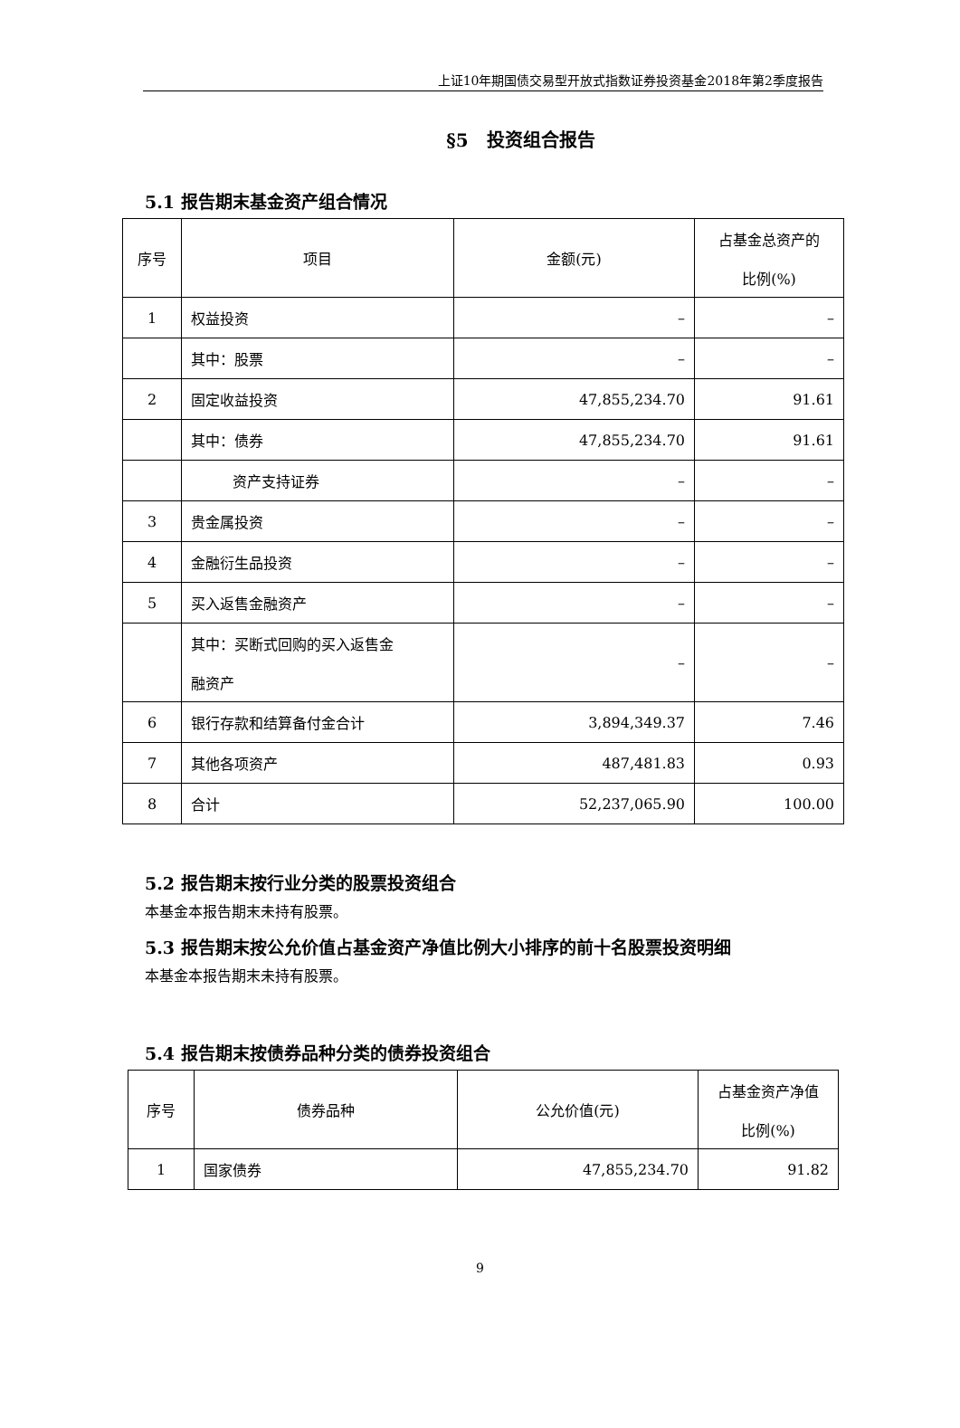上证10年期国债交易型开放式指数证券投资基金2018年第2季度报告
§5　投资组合报告
5.1 报告期末基金资产组合情况
| 序号 | 项目 | 金额(元) | 占基金总资产的 比例(%) |
| --- | --- | --- | --- |
| 1 | 权益投资 | – | – |
| | 其中：股票 | – | – |
| 2 | 固定收益投资 | 47,855,234.70 | 91.61 |
| | 其中：债券 | 47,855,234.70 | 91.61 |
| | 资产支持证券 | – | – |
| 3 | 贵金属投资 | – | – |
| 4 | 金融衍生品投资 | – | – |
| 5 | 买入返售金融资产 | – | – |
| | 其中：买断式回购的买入返售金 融资产 | – | – |
| 6 | 银行存款和结算备付金合计 | 3,894,349.37 | 7.46 |
| 7 | 其他各项资产 | 487,481.83 | 0.93 |
| 8 | 合计 | 52,237,065.90 | 100.00 |
5.2 报告期末按行业分类的股票投资组合
本基金本报告期末未持有股票。
5.3 报告期末按公允价值占基金资产净值比例大小排序的前十名股票投资明细
本基金本报告期末未持有股票。
5.4 报告期末按债券品种分类的债券投资组合
| 序号 | 债券品种 | 公允价值(元) | 占基金资产净值 比例(%) |
| --- | --- | --- | --- |
| 1 | 国家债券 | 47,855,234.70 | 91.82 |
9